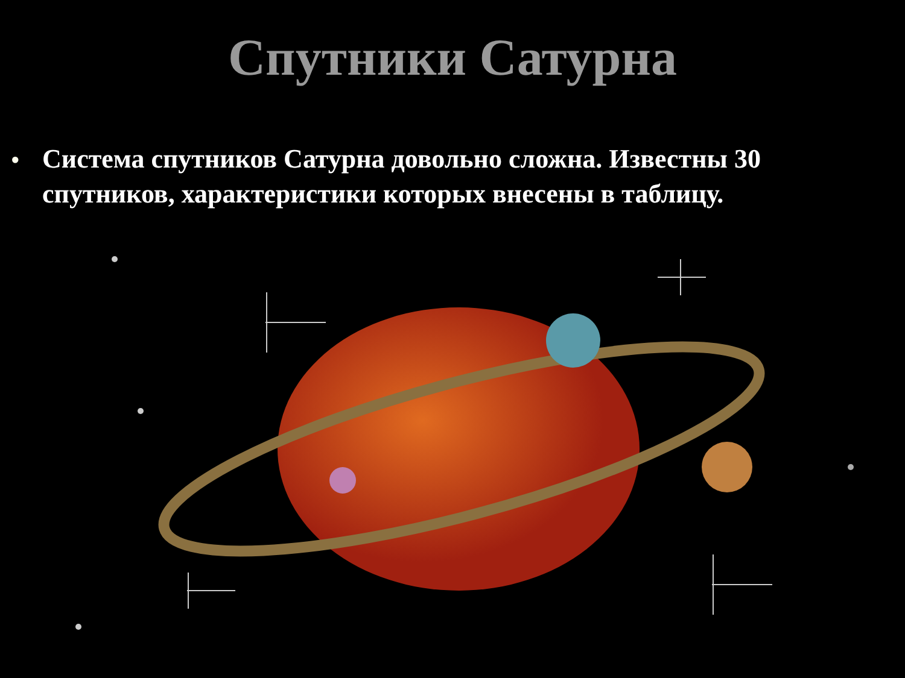Спутники Сатурна
●
Система спутников Сатурна довольно сложна. Известны 30 спутников, характеристики которых внесены в таблицу.